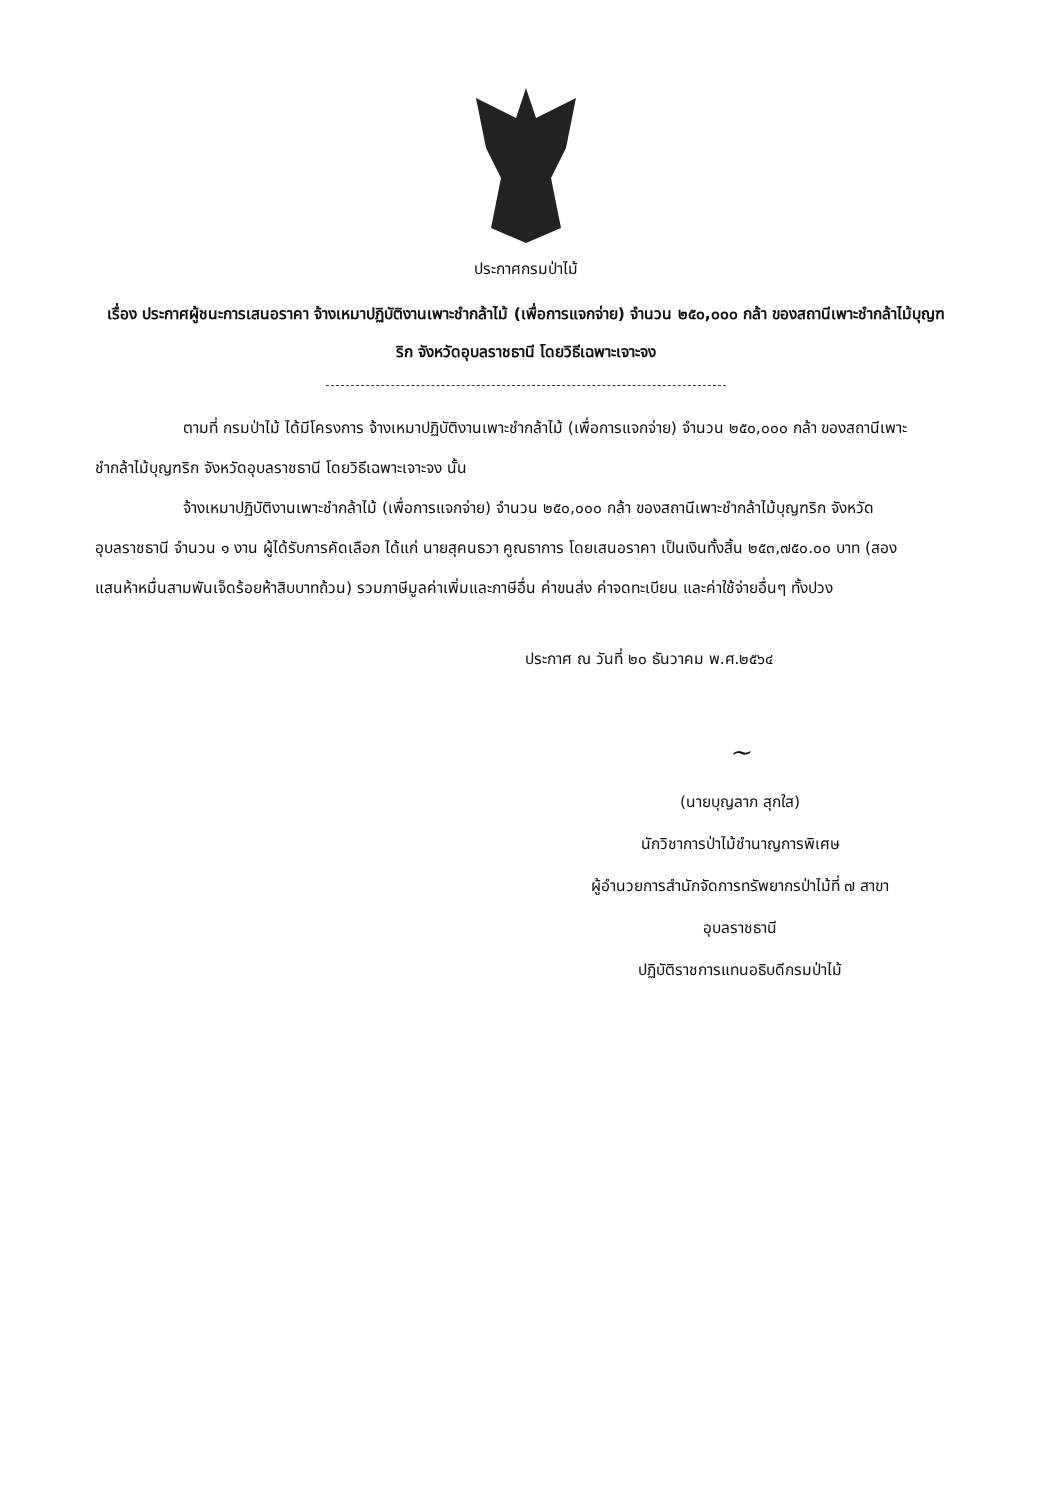ประกาศกรมป่าไม้
เรื่อง ประกาศผู้ชนะการเสนอราคา จ้างเหมาปฏิบัติงานเพาะชำกล้าไม้ (เพื่อการแจกจ่าย) จำนวน ๒๕๐,๐๐๐ กล้า ของสถานีเพาะชำกล้าไม้บุญฑริก จังหวัดอุบลราชธานี โดยวิธีเฉพาะเจาะจง
ตามที่ กรมป่าไม้ ได้มีโครงการ จ้างเหมาปฏิบัติงานเพาะชำกล้าไม้ (เพื่อการแจกจ่าย) จำนวน ๒๕๐,๐๐๐ กล้า ของสถานีเพาะชำกล้าไม้บุญฑริก จังหวัดอุบลราชธานี โดยวิธีเฉพาะเจาะจง นั้น
จ้างเหมาปฏิบัติงานเพาะชำกล้าไม้ (เพื่อการแจกจ่าย) จำนวน ๒๕๐,๐๐๐ กล้า ของสถานีเพาะชำกล้าไม้บุญฑริก จังหวัดอุบลราชธานี จำนวน ๑ งาน ผู้ได้รับการคัดเลือก ได้แก่ นายสุคนธวา คูณธาการ โดยเสนอราคา เป็นเงินทั้งสิ้น ๒๕๓,๗๕๐.๐๐ บาท (สองแสนห้าหมื่นสามพันเจ็ดร้อยห้าสิบบาทถ้วน) รวมภาษีมูลค่าเพิ่มและภาษีอื่น ค่าขนส่ง ค่าจดทะเบียน และค่าใช้จ่ายอื่นๆ ทั้งปวง
ประกาศ ณ วันที่ ๒๐ ธันวาคม พ.ศ.๒๕๖๔
~
(นายบุญลาภ สุกใส)
นักวิชาการป่าไม้ชำนาญการพิเศษ
ผู้อำนวยการสำนักจัดการทรัพยากรป่าไม้ที่ ๗ สาขา
อุบลราชธานี
ปฏิบัติราชการแทนอธิบดีกรมป่าไม้